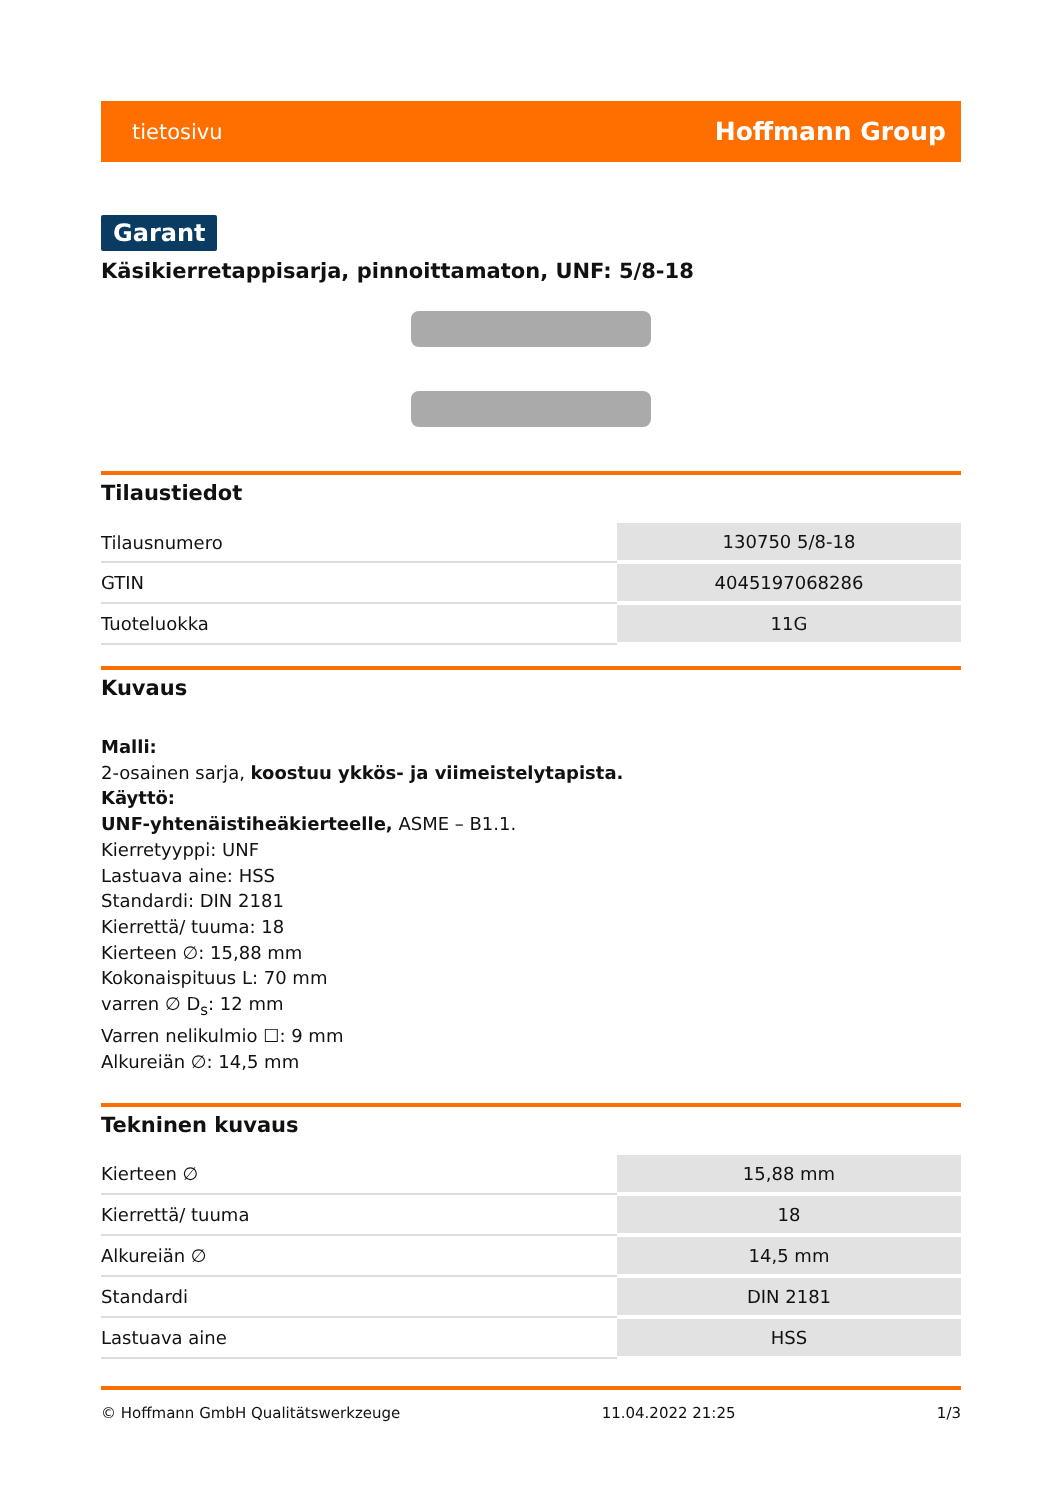tietosivu Hoffmann Group
Garant
Käsikierretappisarja, pinnoittamaton, UNF: 5/8-18
Tilaustiedot
| Tilausnumero | 130750 5/8-18 |
| GTIN | 4045197068286 |
| Tuoteluokka | 11G |
Kuvaus
Malli:
2-osainen sarja, koostuu ykkös- ja viimeistelytapista.
Käyttö:
UNF-yhtenäistiheäkierteelle, ASME – B1.1.
Kierretyyppi: UNF
Lastuava aine: HSS
Standardi: DIN 2181
Kierrettä/ tuuma: 18
Kierteen ∅: 15,88 mm
Kokonaispituus L: 70 mm
varren ∅ D<sub>s</sub>: 12 mm
Varren nelikulmio ☐: 9 mm
Alkureiän ∅: 14,5 mm
Tekninen kuvaus
| Kierteen ∅ | 15,88 mm |
| Kierrettä/ tuuma | 18 |
| Alkureiän ∅ | 14,5 mm |
| Standardi | DIN 2181 |
| Lastuava aine | HSS |
© Hoffmann GmbH Qualitätswerkzeuge 11.04.2022 21:25 1/3